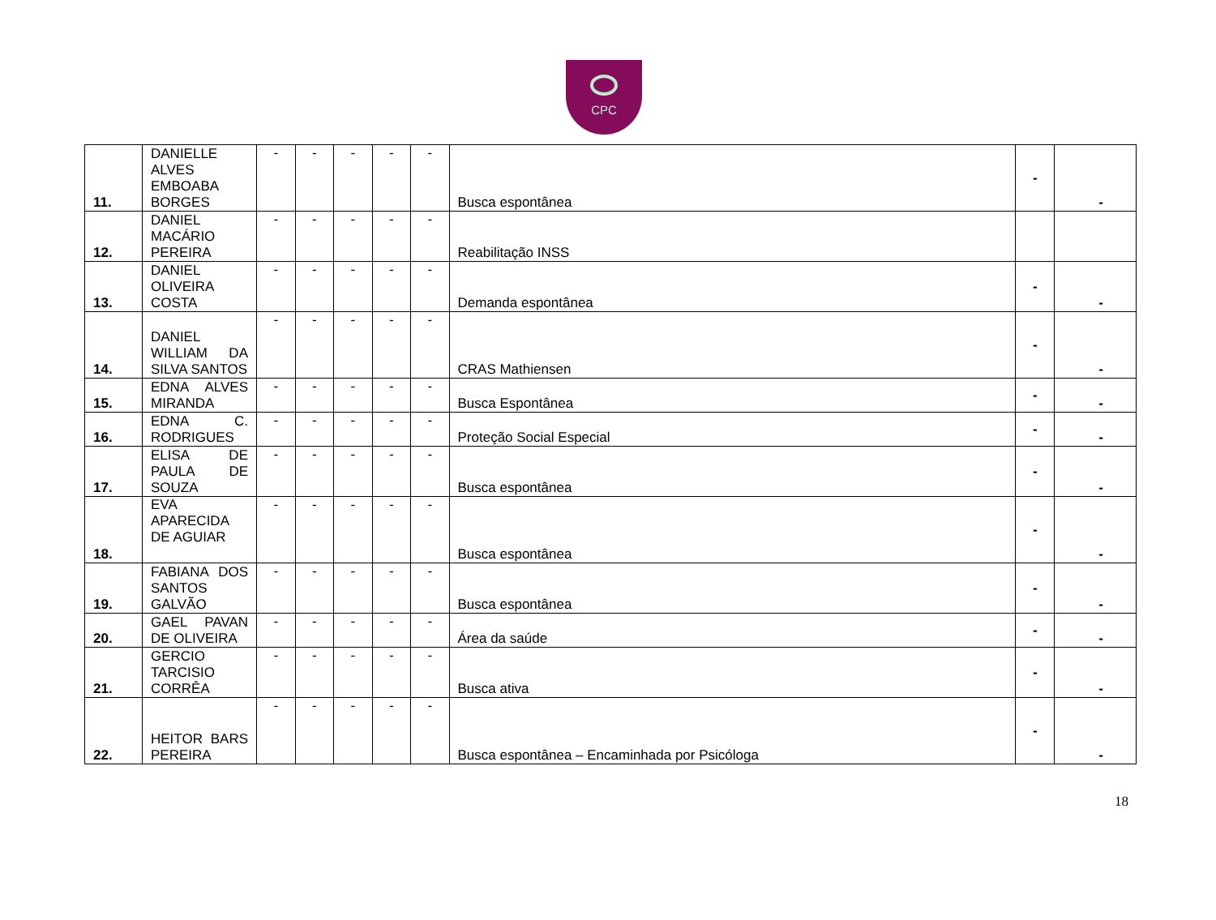CPC
| 11. | DANIELLE ALVES EMBOABA BORGES | - | - | - | - | - | Busca espontânea | - | - |
| 12. | DANIEL MACÁRIO PEREIRA | - | - | - | - | - | Reabilitação INSS | | |
| 13. | DANIEL OLIVEIRA COSTA | - | - | - | - | - | Demanda espontânea | - | - |
| 14. | DANIEL WILLIAM DA SILVA SANTOS | - | - | - | - | - | CRAS Mathiensen | - | - |
| 15. | EDNA ALVES MIRANDA | - | - | - | - | - | Busca Espontânea | - | - |
| 16. | EDNA C. RODRIGUES | - | - | - | - | - | Proteção Social Especial | - | - |
| 17. | ELISA DE PAULA DE SOUZA | - | - | - | - | - | Busca espontânea | - | - |
| 18. | EVA APARECIDA DE AGUIAR | - | - | - | - | - | Busca espontânea | - | - |
| 19. | FABIANA DOS SANTOS GALVÃO | - | - | - | - | - | Busca espontânea | - | - |
| 20. | GAEL PAVAN DE OLIVEIRA | - | - | - | - | - | Área da saúde | - | - |
| 21. | GERCIO TARCISIO CORRÊA | - | - | - | - | - | Busca ativa | - | - |
| 22. | HEITOR BARS PEREIRA | - | - | - | - | - | Busca espontânea – Encaminhada por Psicóloga | - | - |
18